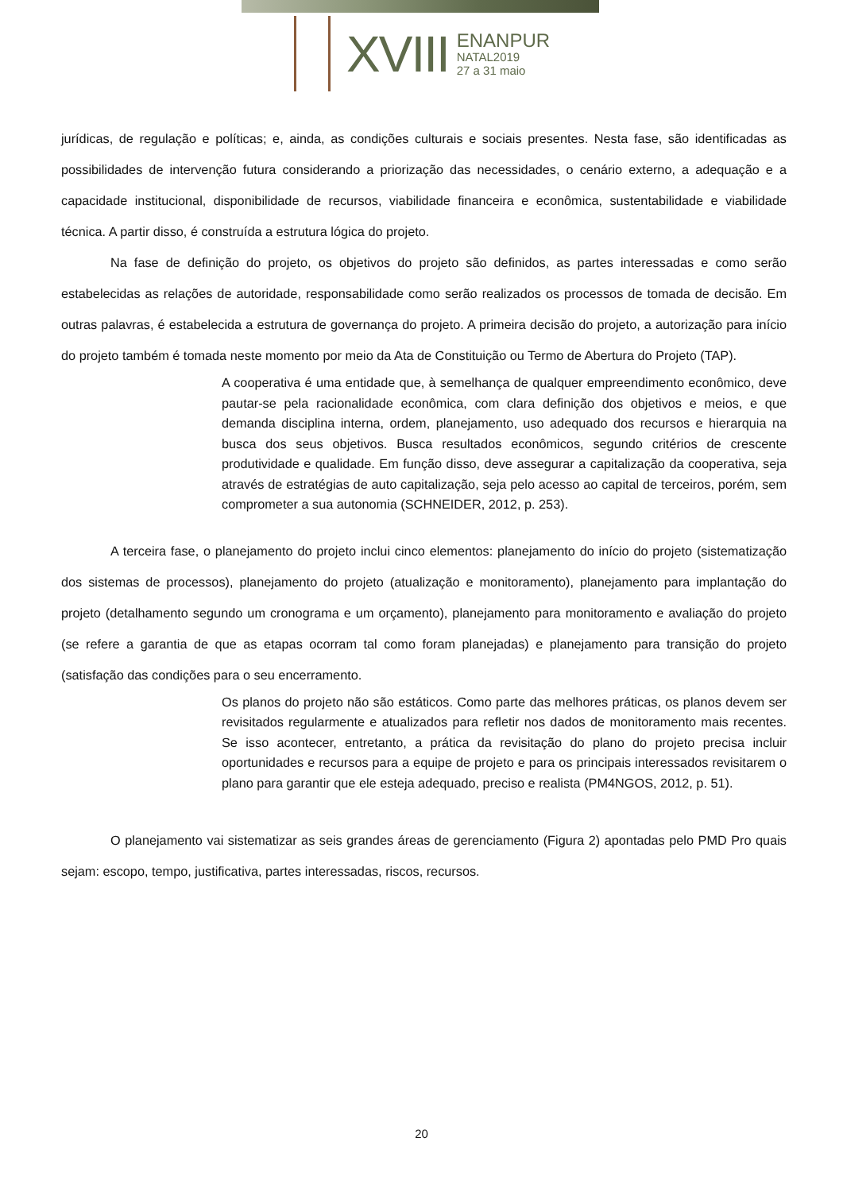XVIII
ENANPUR
NATAL2019
27 a 31 maio
jurídicas, de regulação e políticas; e, ainda, as condições culturais e sociais presentes. Nesta fase, são identificadas as possibilidades de intervenção futura considerando a priorização das necessidades, o cenário externo, a adequação e a capacidade institucional, disponibilidade de recursos, viabilidade financeira e econômica, sustentabilidade e viabilidade técnica. A partir disso, é construída a estrutura lógica do projeto.
Na fase de definição do projeto, os objetivos do projeto são definidos, as partes interessadas e como serão estabelecidas as relações de autoridade, responsabilidade como serão realizados os processos de tomada de decisão. Em outras palavras, é estabelecida a estrutura de governança do projeto. A primeira decisão do projeto, a autorização para início do projeto também é tomada neste momento por meio da Ata de Constituição ou Termo de Abertura do Projeto (TAP).
A cooperativa é uma entidade que, à semelhança de qualquer empreendimento econômico, deve pautar-se pela racionalidade econômica, com clara definição dos objetivos e meios, e que demanda disciplina interna, ordem, planejamento, uso adequado dos recursos e hierarquia na busca dos seus objetivos. Busca resultados econômicos, segundo critérios de crescente produtividade e qualidade. Em função disso, deve assegurar a capitalização da cooperativa, seja através de estratégias de auto capitalização, seja pelo acesso ao capital de terceiros, porém, sem comprometer a sua autonomia (SCHNEIDER, 2012, p. 253).
A terceira fase, o planejamento do projeto inclui cinco elementos: planejamento do início do projeto (sistematização dos sistemas de processos), planejamento do projeto (atualização e monitoramento), planejamento para implantação do projeto (detalhamento segundo um cronograma e um orçamento), planejamento para monitoramento e avaliação do projeto (se refere a garantia de que as etapas ocorram tal como foram planejadas) e planejamento para transição do projeto (satisfação das condições para o seu encerramento.
Os planos do projeto não são estáticos. Como parte das melhores práticas, os planos devem ser revisitados regularmente e atualizados para refletir nos dados de monitoramento mais recentes. Se isso acontecer, entretanto, a prática da revisitação do plano do projeto precisa incluir oportunidades e recursos para a equipe de projeto e para os principais interessados revisitarem o plano para garantir que ele esteja adequado, preciso e realista (PM4NGOS, 2012, p. 51).
O planejamento vai sistematizar as seis grandes áreas de gerenciamento (Figura 2) apontadas pelo PMD Pro quais sejam: escopo, tempo, justificativa, partes interessadas, riscos, recursos.
20